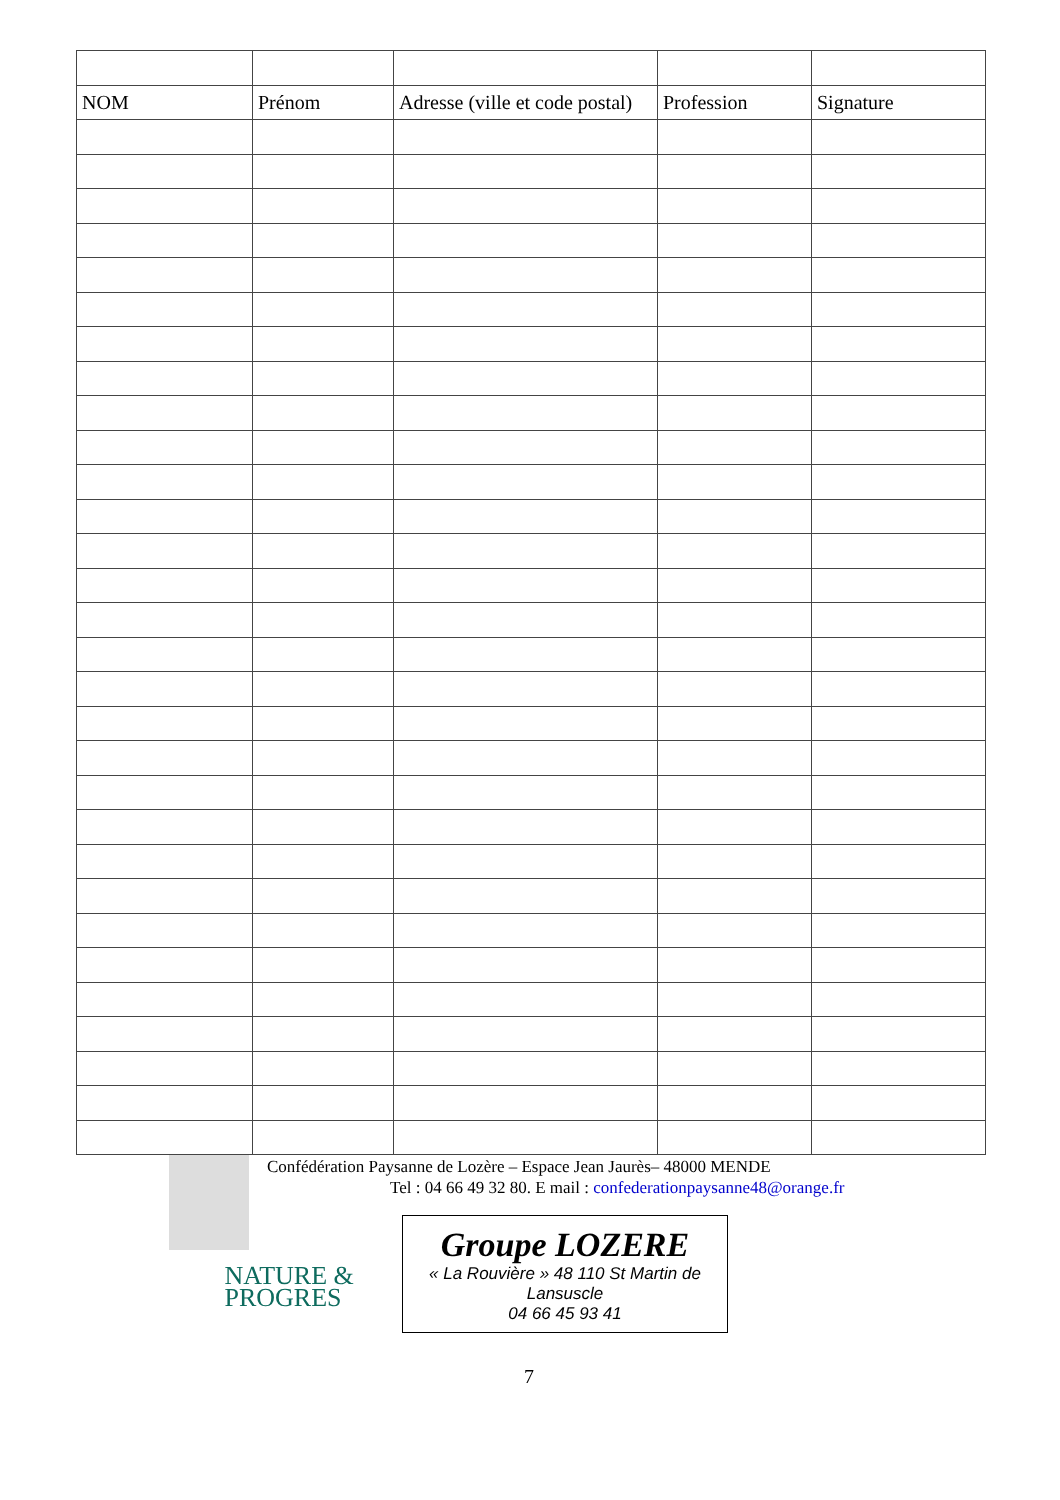| NOM | Prénom | Adresse (ville et code postal) | Profession | Signature |
| --- | --- | --- | --- | --- |
Confédération Paysanne de Lozère – Espace Jean Jaurès– 48000 MENDE
Tel : 04 66 49 32 80. E mail : confederationpaysanne48@orange.fr
NATURE &
PROGRES
Groupe LOZERE
« La Rouvière » 48 110 St Martin de Lansuscle
04 66 45 93 41
7